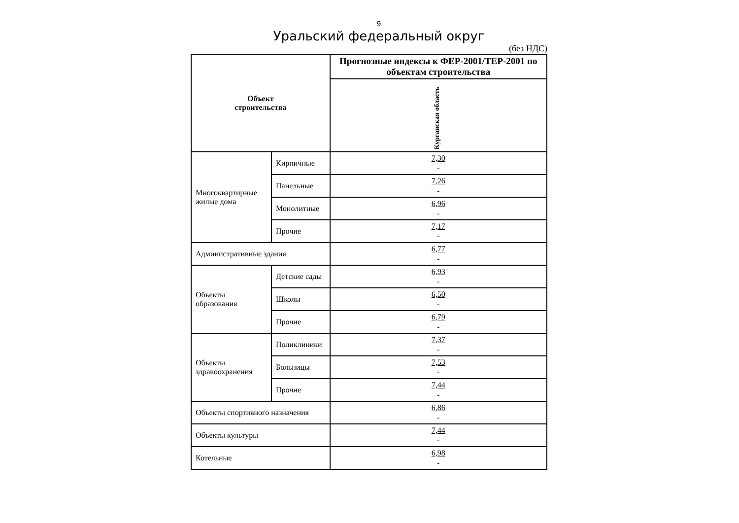9
Уральский федеральный округ
(без НДС)
| Объект строительства | | Прогнозные индексы к ФЕР-2001/ТЕР-2001 по объектам строительства |
| --- | --- | --- |
| | | Курганская область |
| Многоквартирные жилые дома | Кирпичные | 7,30 - |
| | Панельные | 7,26 - |
| | Монолитные | 6,96 - |
| | Прочие | 7,17 - |
| Административные здания | | 6,77 - |
| Объекты образования | Детские сады | 6,93 - |
| | Школы | 6,50 - |
| | Прочие | 6,79 - |
| Объекты здравоохранения | Поликлиники | 7,37 - |
| | Больницы | 7,53 - |
| | Прочие | 7,44 - |
| Объекты спортивного назначения | | 6,86 - |
| Объекты культуры | | 7,44 - |
| Котельные | | 6,98 - |